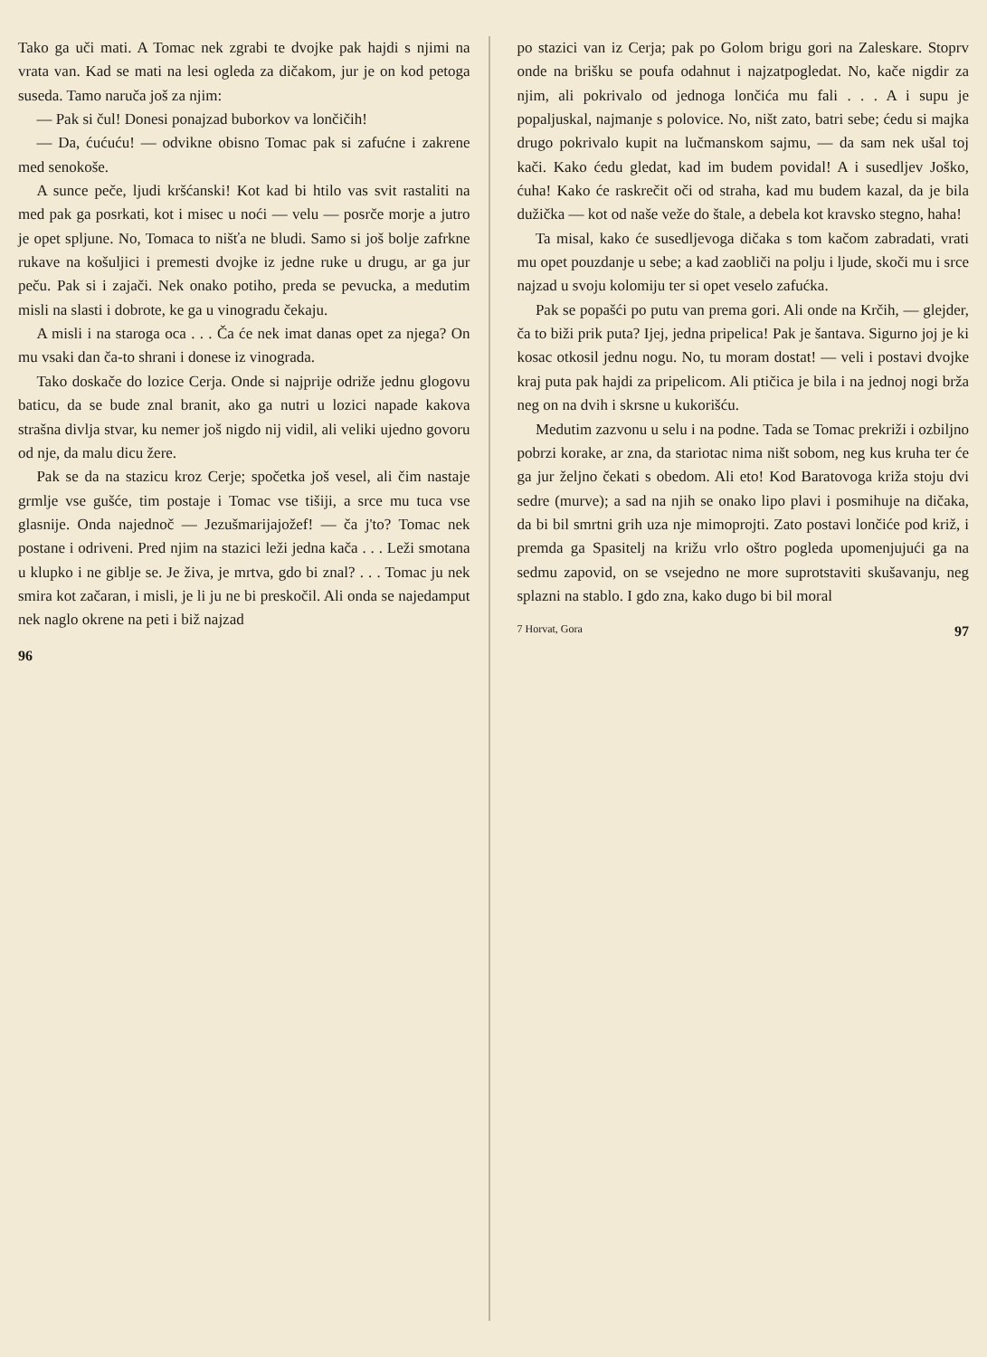Tako ga uči mati. A Tomac nek zgrabi te dvojke pak hajdi s njimi na vrata van. Kad se mati na lesi ogleda za dičakom, jur je on kod petoga suseda. Tamo naruča još za njim:
— Pak si čul! Donesi ponajzad buborkov va lončičih!
— Da, ćućuću! — odvikne obisno Tomac pak si zafućne i zakrene med senokoše.
A sunce peče, ljudi kršćanski! Kot kad bi htilo vas svit rastaliti na med pak ga posrkati, kot i misec u noći — velu — posrče morje a jutro je opet spljune. No, Tomaca to nišťa ne bludi. Samo si još bolje zafrkne rukave na košuljici i premesti dvojke iz jedne ruke u drugu, ar ga jur peču. Pak si i zajači. Nek onako potiho, preda se pevucka, a medutim misli na slasti i dobrote, ke ga u vinogradu čekaju.
A misli i na staroga oca . . . Ča će nek imat danas opet za njega? On mu vsaki dan ča-to shrani i donese iz vinograda.
Tako doskače do lozice Cerja. Onde si najprije odriže jednu glogovu baticu, da se bude znal branit, ako ga nutri u lozici napade kakova strašna divlja stvar, ku nemer još nigdo nij vidil, ali veliki ujedno govoru od nje, da malu dicu žere.
Pak se da na stazicu kroz Cerje; spočetka još vesel, ali čim nastaje grmlje vse gušće, tim postaje i Tomac vse tišiji, a srce mu tuca vse glasnije. Onda najednoč — Jezušmarijajožef! — ča j'to? Tomac nek postane i odriveni. Pred njim na stazici leži jedna kača . . . Leži smotana u klupko i ne giblje se. Je živa, je mrtva, gdo bi znal? . . . Tomac ju nek smira kot začaran, i misli, je li ju ne bi preskočil. Ali onda se najedamput nek naglo okrene na peti i biž najzad
96
po stazici van iz Cerja; pak po Golom brigu gori na Zaleskare. Stoprv onde na brišku se poufa odahnut i najzatpogledat. No, kače nigdir za njim, ali pokrivalo od jednoga lončića mu fali . . . A i supu je popaljuskal, najmanje s polovice. No, ništ zato, batri sebe; ćedu si majka drugo pokrivalo kupit na lučmanskom sajmu, — da sam nek ušal toj kači. Kako ćedu gledat, kad im budem povidal! A i susedljev Joško, ćuha! Kako će raskrečit oči od straha, kad mu budem kazal, da je bila dužička — kot od naše veže do štale, a debela kot kravsko stegno, haha!
Ta misal, kako će susedljevoga dičaka s tom kačom zabradati, vrati mu opet pouzdanje u sebe; a kad zaobliči na polju i ljude, skoči mu i srce najzad u svoju kolomiju ter si opet veselo zafućka.
Pak se popašći po putu van prema gori. Ali onde na Krčih, — glejder, ča to biži prik puta? Ijej, jedna pripelica! Pak je šantava. Sigurno joj je ki kosac otkosil jednu nogu. No, tu moram dostat! — veli i postavi dvojke kraj puta pak hajdi za pripelicom. Ali ptičica je bila i na jednoj nogi brža neg on na dvih i skrsne u kukorišću.
Medutim zazvonu u selu i na podne. Tada se Tomac prekriži i ozbiljno pobrzi korake, ar zna, da stariotac nima ništ sobom, neg kus kruha ter će ga jur željno čekati s obedom. Ali eto! Kod Baratovoga križa stoju dvi sedre (murve); a sad na njih se onako lipo plavi i posmihuje na dičaka, da bi bil smrtni grih uza nje mimoprojti. Zato postavi lončiće pod križ, i premda ga Spasitelj na križu vrlo oštro pogleda upomenjujući ga na sedmu zapovid, on se vsejedno ne more suprotstaviti skušavanju, neg splazni na stablo. I gdo zna, kako dugo bi bil moral
7 Horvat, Gora 97